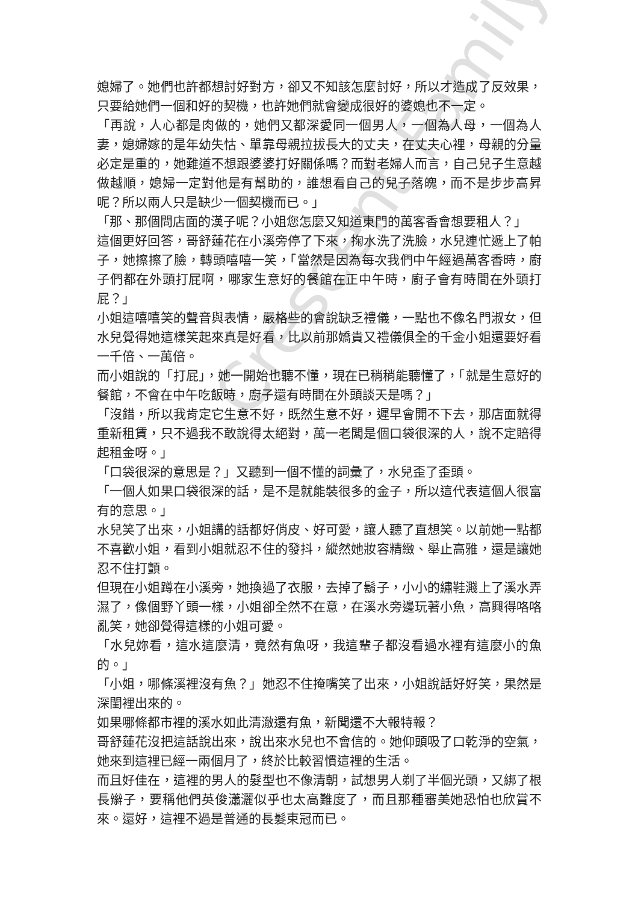媳婦了。她們也許都想討好對方，卻又不知該怎麼討好，所以才造成了反效果，只要給她們一個和好的契機，也許她們就會變成很好的婆媳也不一定。
「再說，人心都是肉做的，她們又都深愛同一個男人，一個為人母，一個為人妻，媳婦嫁的是年幼失怙、單靠母親拉拔長大的丈夫，在丈夫心裡，母親的分量必定是重的，她難道不想跟婆婆打好關係嗎？而對老婦人而言，自己兒子生意越做越順，媳婦一定對他是有幫助的，誰想看自己的兒子落魄，而不是步步高昇呢？所以兩人只是缺少一個契機而已。」
「那、那個問店面的漢子呢？小姐您怎麼又知道東門的萬客香會想要租人？」
這個更好回答，哥舒蓮花在小溪旁停了下來，掬水洗了洗臉，水兒連忙遞上了帕子，她擦擦了臉，轉頭嘻嘻一笑，「當然是因為每次我們中午經過萬客香時，廚子們都在外頭打屁啊，哪家生意好的餐館在正中午時，廚子會有時間在外頭打屁？」
小姐這嘻嘻笑的聲音與表情，嚴格些的會說缺乏禮儀，一點也不像名門淑女，但水兒覺得她這樣笑起來真是好看，比以前那嬌貴又禮儀俱全的千金小姐還要好看一千倍、一萬倍。
而小姐說的「打屁」，她一開始也聽不懂，現在已稍稍能聽懂了，「就是生意好的餐館，不會在中午吃飯時，廚子還有時間在外頭談天是嗎？」
「沒錯，所以我肯定它生意不好，既然生意不好，遲早會開不下去，那店面就得重新租賃，只不過我不敢說得太絕對，萬一老闆是個口袋很深的人，說不定賠得起租金呀。」
「口袋很深的意思是？」又聽到一個不懂的詞彙了，水兒歪了歪頭。
「一個人如果口袋很深的話，是不是就能裝很多的金子，所以這代表這個人很富有的意思。」
水兒笑了出來，小姐講的話都好俏皮、好可愛，讓人聽了直想笑。以前她一點都不喜歡小姐，看到小姐就忍不住的發抖，縱然她妝容精緻、舉止高雅，還是讓她忍不住打顫。
但現在小姐蹲在小溪旁，她換過了衣服，去掉了鬍子，小小的繡鞋濺上了溪水弄濕了，像個野丫頭一樣，小姐卻全然不在意，在溪水旁邊玩著小魚，高興得咯咯亂笑，她卻覺得這樣的小姐可愛。
「水兒妳看，這水這麼清，竟然有魚呀，我這輩子都沒看過水裡有這麼小的魚的。」
「小姐，哪條溪裡沒有魚？」她忍不住掩嘴笑了出來，小姐說話好好笑，果然是深閨裡出來的。
如果哪條都市裡的溪水如此清澈還有魚，新聞還不大報特報？
哥舒蓮花沒把這話說出來，說出來水兒也不會信的。她仰頭吸了口乾淨的空氣，她來到這裡已經一兩個月了，終於比較習慣這裡的生活。
而且好佳在，這裡的男人的髮型也不像清朝，試想男人剃了半個光頭，又綁了根長辮子，要稱他們英俊瀟灑似乎也太高難度了，而且那種審美她恐怕也欣賞不來。還好，這裡不過是普通的長髮束冠而已。
Crescent Family